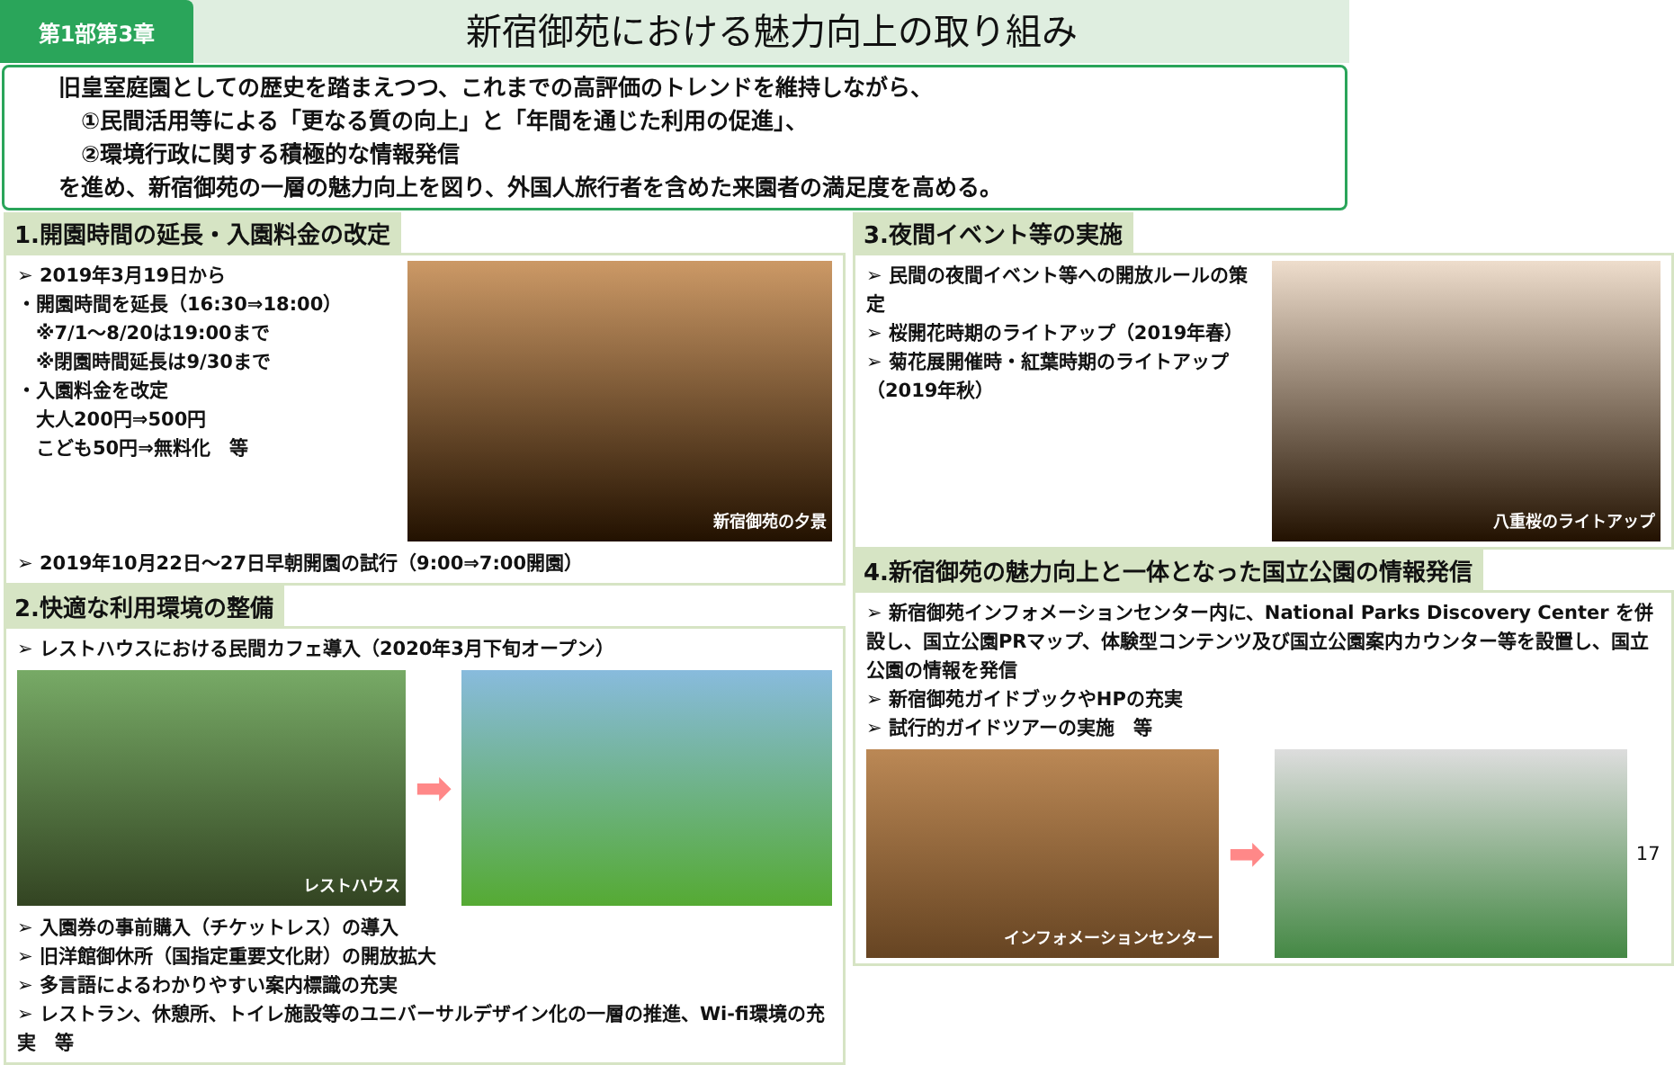第1部第3章
新宿御苑における魅力向上の取り組み
旧皇室庭園としての歴史を踏まえつつ、これまでの高評価のトレンドを維持しながら、
　①民間活用等による「更なる質の向上」と「年間を通じた利用の促進」、
　②環境行政に関する積極的な情報発信
を進め、新宿御苑の一層の魅力向上を図り、外国人旅行者を含めた来園者の満足度を高める。
1.開園時間の延長・入園料金の改定
➢ 2019年3月19日から
・開園時間を延長（16:30⇒18:00）
　※7/1～8/20は19:00まで
　※閉園時間延長は9/30まで
・入園料金を改定
　大人200円⇒500円
　こども50円⇒無料化　等
新宿御苑の夕景
➢ 2019年10月22日～27日早朝開園の試行（9:00⇒7:00開園）
2.快適な利用環境の整備
➢ レストハウスにおける民間カフェ導入（2020年3月下旬オープン）
レストハウス
➡
➢ 入園券の事前購入（チケットレス）の導入
➢ 旧洋館御休所（国指定重要文化財）の開放拡大
➢ 多言語によるわかりやすい案内標識の充実
➢ レストラン、休憩所、トイレ施設等のユニバーサルデザイン化の一層の推進、Wi-fi環境の充実　等
3.夜間イベント等の実施
➢ 民間の夜間イベント等への開放ルールの策定
➢ 桜開花時期のライトアップ（2019年春）
➢ 菊花展開催時・紅葉時期のライトアップ（2019年秋）
八重桜のライトアップ
4.新宿御苑の魅力向上と一体となった国立公園の情報発信
➢ 新宿御苑インフォメーションセンター内に、National Parks Discovery Center を併設し、国立公園PRマップ、体験型コンテンツ及び国立公園案内カウンター等を設置し、国立公園の情報を発信
➢ 新宿御苑ガイドブックやHPの充実
➢ 試行的ガイドツアーの実施　等
インフォメーションセンター
➡
17